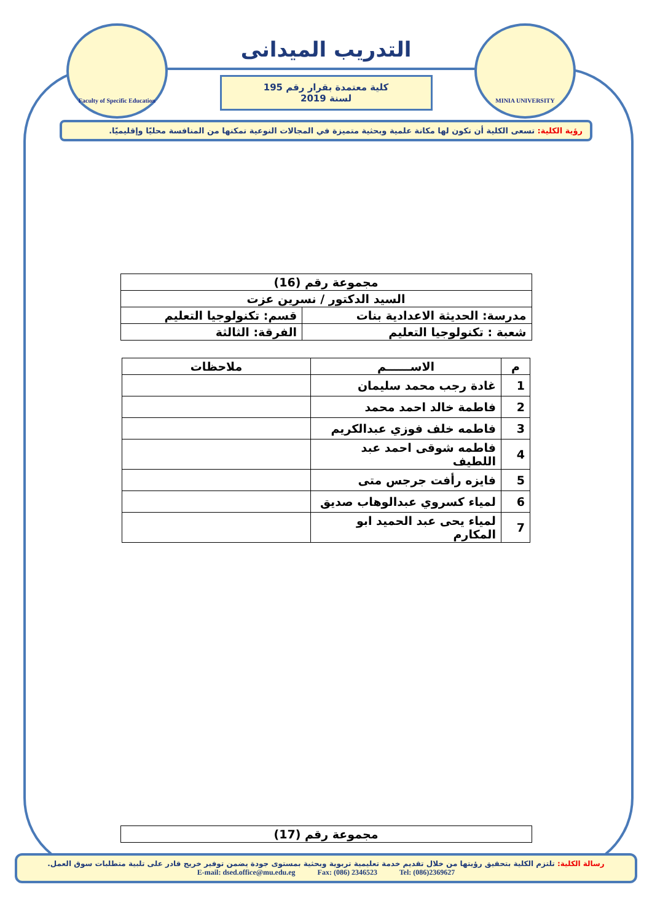Faculty of Specific Education
MINIA UNIVERSITY
التدريب الميدانى
كلية معتمدة بقرار رقم 195 لسنة 2019
رؤية الكلية: تسعى الكلية أن تكون لها مكانة علمية وبحثية متميزة في المجالات النوعية تمكنها من المنافسة محليًا وإقليميًا.
| مجموعة رقم (16) | |
| السيد الدكتور / نسرين عزت | |
| مدرسة: الحديثة الاعدادية بنات | قسم: تكنولوجيا التعليم |
| شعبة : تكنولوجيا التعليم | الفرقة: الثالثة |
| م | الاســــــم | ملاحظات |
| --- | --- | --- |
| 1 | غادة رجب محمد سليمان | |
| 2 | فاطمة خالد احمد محمد | |
| 3 | فاطمه خلف فوزي عبدالكريم | |
| 4 | فاطمه شوقى احمد عبد اللطيف | |
| 5 | فايزه رأفت جرجس متى | |
| 6 | لمياء كسروي عبدالوهاب صديق | |
| 7 | لمياء يحى عبد الحميد ابو المكارم | |
| مجموعة رقم (17) |
رسالة الكلية: تلتزم الكلية بتحقيق رؤيتها من خلال تقديم خدمة تعليمية تربوية وبحثية بمستوى جودة يضمن توفير خريج قادر على تلبية متطلبات سوق العمل.
E-mail: dsed.office@mu.edu.eg Fax: (086) 2346523 Tel: (086)2369627